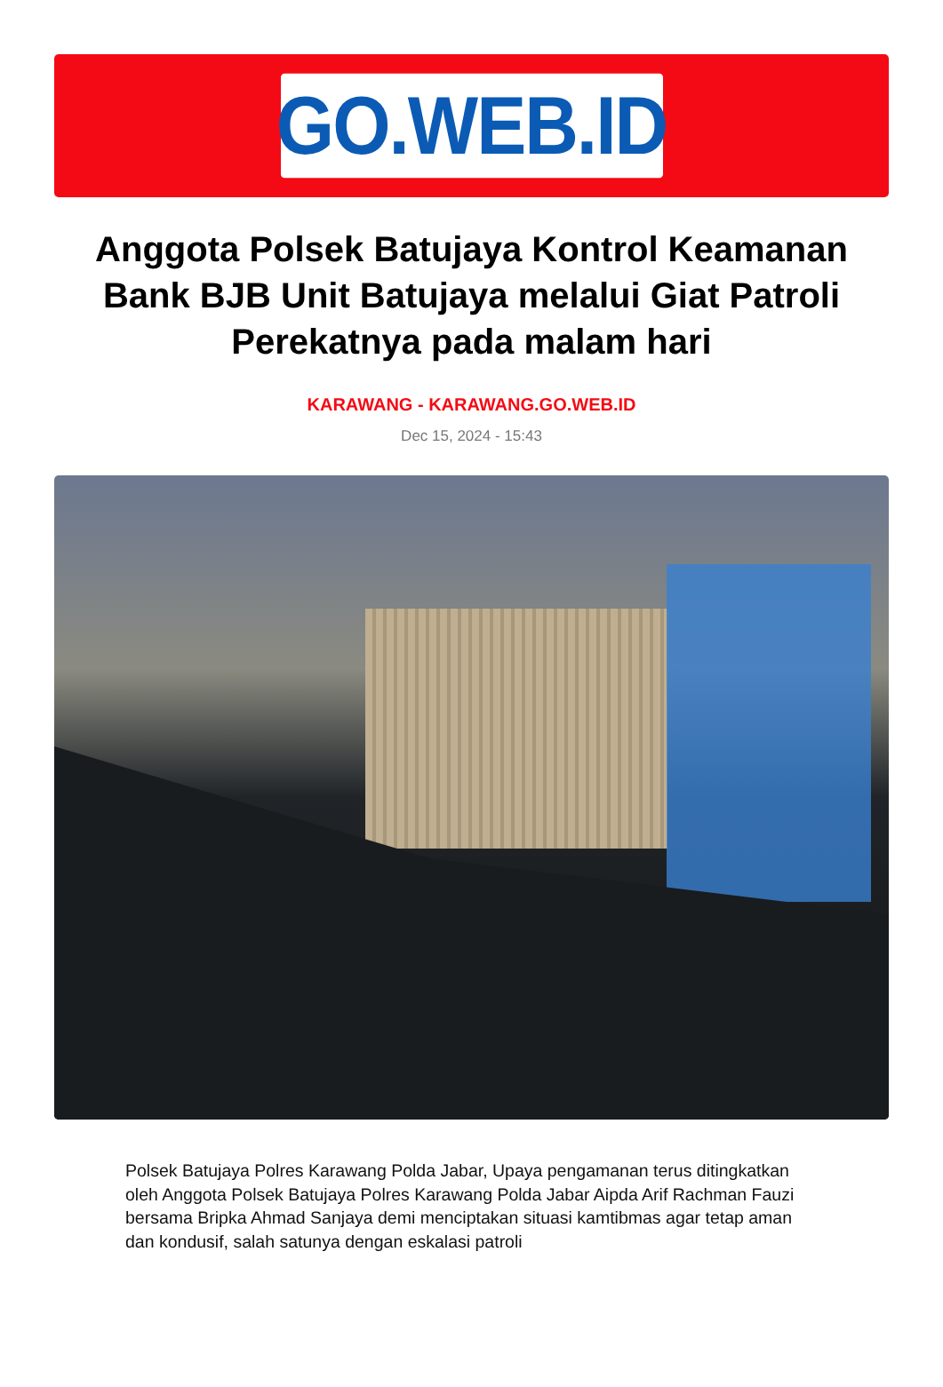GO.WEB.ID
Anggota Polsek Batujaya Kontrol Keamanan Bank BJB Unit Batujaya melalui Giat Patroli Perekatnya pada malam hari
KARAWANG - KARAWANG.GO.WEB.ID
Dec 15, 2024 - 15:43
Polsek Batujaya Polres Karawang Polda Jabar, Upaya pengamanan terus ditingkatkan oleh Anggota Polsek Batujaya Polres Karawang Polda Jabar Aipda Arif Rachman Fauzi bersama Bripka Ahmad Sanjaya demi menciptakan situasi kamtibmas agar tetap aman dan kondusif, salah satunya dengan eskalasi patroli